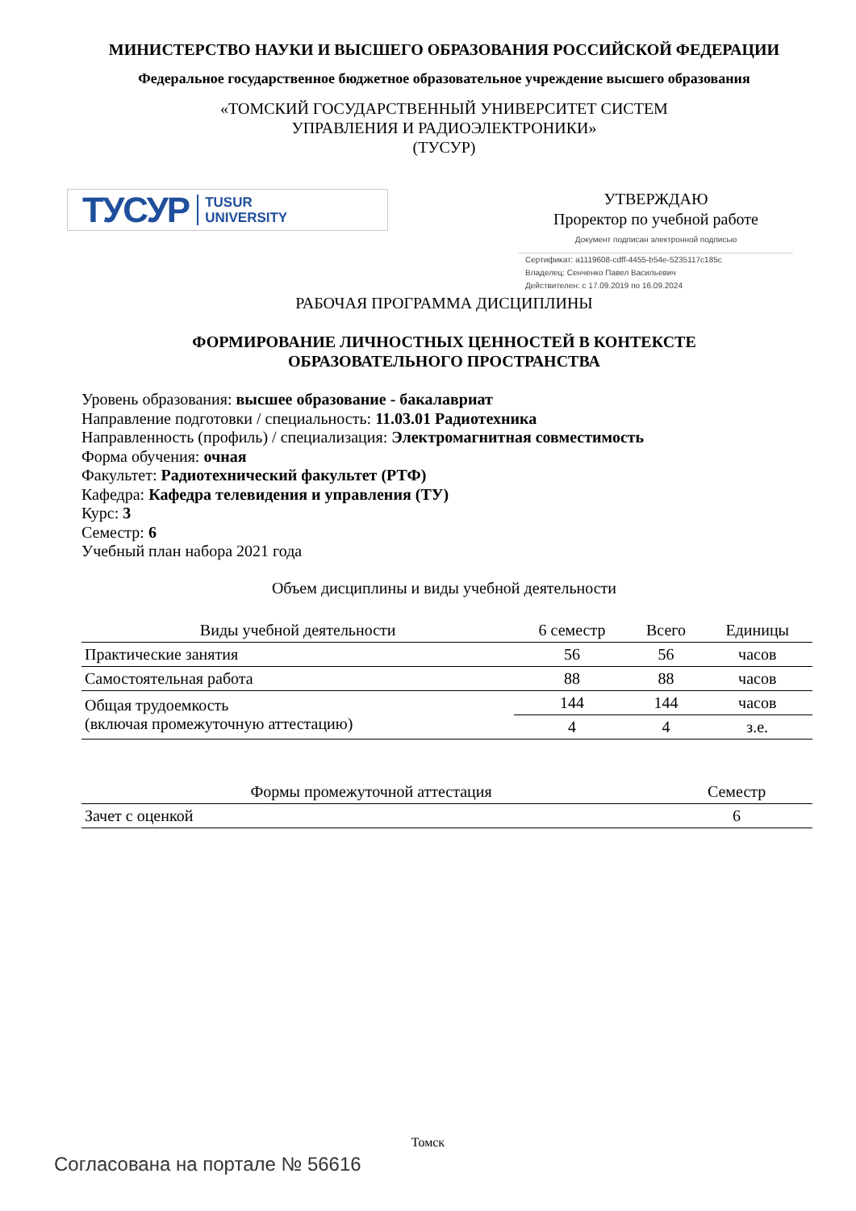МИНИСТЕРСТВО НАУКИ И ВЫСШЕГО ОБРАЗОВАНИЯ РОССИЙСКОЙ ФЕДЕРАЦИИ
Федеральное государственное бюджетное образовательное учреждение высшего образования
«ТОМСКИЙ ГОСУДАРСТВЕННЫЙ УНИВЕРСИТЕТ СИСТЕМ
УПРАВЛЕНИЯ И РАДИОЭЛЕКТРОНИКИ»
(ТУСУР)
ТУСУР TUSUR
UNIVERSITY
УТВЕРЖДАЮ
Проректор по учебной работе
Документ подписан электронной подписью
Сертификат: a1119608-cdff-4455-b54e-5235117c185c
Владелец: Сенченко Павел Васильевич
Действителен: с 17.09.2019 по 16.09.2024
РАБОЧАЯ ПРОГРАММА ДИСЦИПЛИНЫ
ФОРМИРОВАНИЕ ЛИЧНОСТНЫХ ЦЕННОСТЕЙ В КОНТЕКСТЕ
ОБРАЗОВАТЕЛЬНОГО ПРОСТРАНСТВА
Уровень образования: высшее образование - бакалавриат
Направление подготовки / специальность: 11.03.01 Радиотехника
Направленность (профиль) / специализация: Электромагнитная совместимость
Форма обучения: очная
Факультет: Радиотехнический факультет (РТФ)
Кафедра: Кафедра телевидения и управления (ТУ)
Курс: 3
Семестр: 6
Учебный план набора 2021 года
Объем дисциплины и виды учебной деятельности
| Виды учебной деятельности | 6 семестр | Всего | Единицы |
| --- | --- | --- | --- |
| Практические занятия | 56 | 56 | часов |
| Самостоятельная работа | 88 | 88 | часов |
| Общая трудоемкость (включая промежуточную аттестацию) | 144 | 144 | часов |
| | 4 | 4 | з.е. |
| Формы промежуточной аттестация | Семестр |
| --- | --- |
| Зачет с оценкой | 6 |
Томск
Согласована на портале № 56616